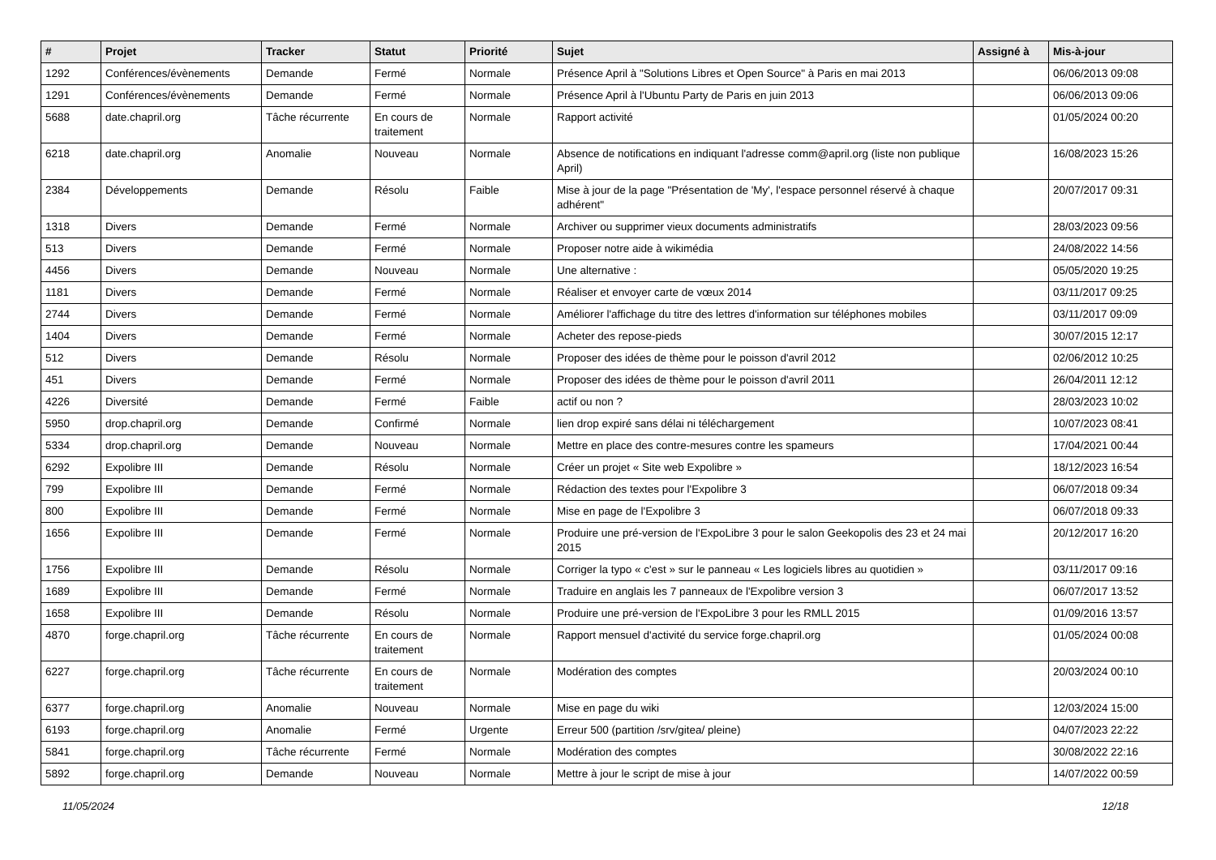| # | Projet | Tracker | Statut | Priorité | Sujet | Assigné à | Mis-à-jour |
| --- | --- | --- | --- | --- | --- | --- | --- |
| 1292 | Conférences/évènements | Demande | Fermé | Normale | Présence April à "Solutions Libres et Open Source" à Paris en mai 2013 | | 06/06/2013 09:08 |
| 1291 | Conférences/évènements | Demande | Fermé | Normale | Présence April à l'Ubuntu Party de Paris en juin 2013 | | 06/06/2013 09:06 |
| 5688 | date.chapril.org | Tâche récurrente | En cours de traitement | Normale | Rapport activité | | 01/05/2024 00:20 |
| 6218 | date.chapril.org | Anomalie | Nouveau | Normale | Absence de notifications en indiquant l'adresse comm@april.org (liste non publique April) | | 16/08/2023 15:26 |
| 2384 | Développements | Demande | Résolu | Faible | Mise à jour de la page "Présentation de 'My', l'espace personnel réservé à chaque adhérent" | | 20/07/2017 09:31 |
| 1318 | Divers | Demande | Fermé | Normale | Archiver ou supprimer vieux documents administratifs | | 28/03/2023 09:56 |
| 513 | Divers | Demande | Fermé | Normale | Proposer notre aide à wikimédia | | 24/08/2022 14:56 |
| 4456 | Divers | Demande | Nouveau | Normale | Une alternative : | | 05/05/2020 19:25 |
| 1181 | Divers | Demande | Fermé | Normale | Réaliser et envoyer carte de vœux 2014 | | 03/11/2017 09:25 |
| 2744 | Divers | Demande | Fermé | Normale | Améliorer l'affichage du titre des lettres d'information sur téléphones mobiles | | 03/11/2017 09:09 |
| 1404 | Divers | Demande | Fermé | Normale | Acheter des repose-pieds | | 30/07/2015 12:17 |
| 512 | Divers | Demande | Résolu | Normale | Proposer des idées de thème pour le poisson d'avril 2012 | | 02/06/2012 10:25 |
| 451 | Divers | Demande | Fermé | Normale | Proposer des idées de thème pour le poisson d'avril 2011 | | 26/04/2011 12:12 |
| 4226 | Diversité | Demande | Fermé | Faible | actif ou non ? | | 28/03/2023 10:02 |
| 5950 | drop.chapril.org | Demande | Confirmé | Normale | lien drop expiré sans délai ni téléchargement | | 10/07/2023 08:41 |
| 5334 | drop.chapril.org | Demande | Nouveau | Normale | Mettre en place des contre-mesures contre les spameurs | | 17/04/2021 00:44 |
| 6292 | Expolibre III | Demande | Résolu | Normale | Créer un projet « Site web Expolibre » | | 18/12/2023 16:54 |
| 799 | Expolibre III | Demande | Fermé | Normale | Rédaction des textes pour l'Expolibre 3 | | 06/07/2018 09:34 |
| 800 | Expolibre III | Demande | Fermé | Normale | Mise en page de l'Expolibre 3 | | 06/07/2018 09:33 |
| 1656 | Expolibre III | Demande | Fermé | Normale | Produire une pré-version de l'ExpoLibre 3 pour le salon Geekopolis des 23 et 24 mai 2015 | | 20/12/2017 16:20 |
| 1756 | Expolibre III | Demande | Résolu | Normale | Corriger la typo « c'est » sur le panneau « Les logiciels libres au quotidien » | | 03/11/2017 09:16 |
| 1689 | Expolibre III | Demande | Fermé | Normale | Traduire en anglais les 7 panneaux de l'Expolibre version 3 | | 06/07/2017 13:52 |
| 1658 | Expolibre III | Demande | Résolu | Normale | Produire une pré-version de l'ExpoLibre 3 pour les RMLL 2015 | | 01/09/2016 13:57 |
| 4870 | forge.chapril.org | Tâche récurrente | En cours de traitement | Normale | Rapport mensuel d'activité du service forge.chapril.org | | 01/05/2024 00:08 |
| 6227 | forge.chapril.org | Tâche récurrente | En cours de traitement | Normale | Modération des comptes | | 20/03/2024 00:10 |
| 6377 | forge.chapril.org | Anomalie | Nouveau | Normale | Mise en page du wiki | | 12/03/2024 15:00 |
| 6193 | forge.chapril.org | Anomalie | Fermé | Urgente | Erreur 500 (partition /srv/gitea/ pleine) | | 04/07/2023 22:22 |
| 5841 | forge.chapril.org | Tâche récurrente | Fermé | Normale | Modération des comptes | | 30/08/2022 22:16 |
| 5892 | forge.chapril.org | Demande | Nouveau | Normale | Mettre à jour le script de mise à jour | | 14/07/2022 00:59 |
11/05/2024 12/18